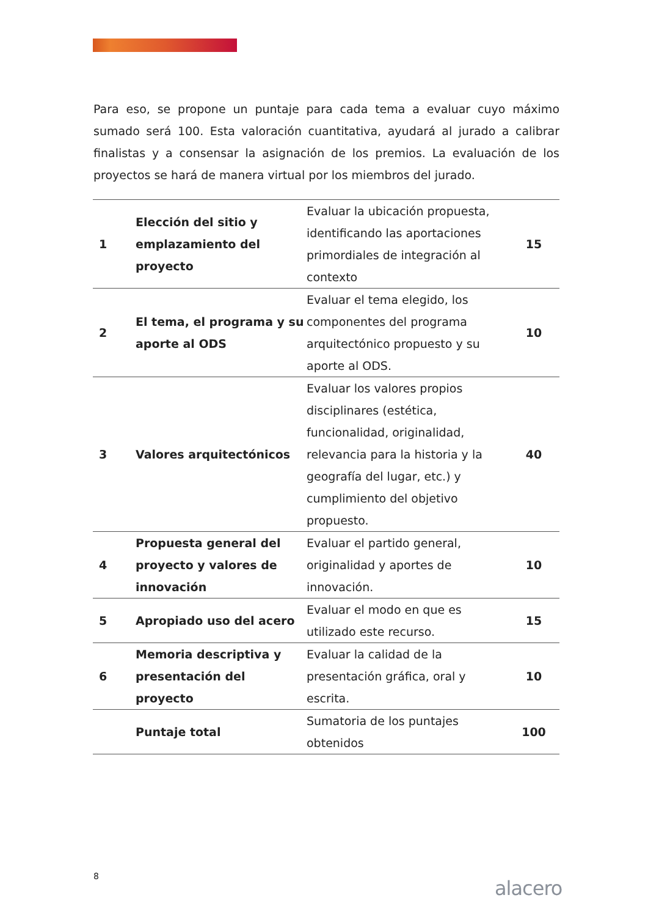Para eso, se propone un puntaje para cada tema a evaluar cuyo máximo sumado será 100. Esta valoración cuantitativa, ayudará al jurado a calibrar finalistas y a consensar la asignación de los premios. La evaluación de los proyectos se hará de manera virtual por los miembros del jurado.
| 1 | Elección del sitio y emplazamiento del proyecto | Evaluar la ubicación propuesta, identificando las aportaciones primordiales de integración al contexto | 15 |
| 2 | El tema, el programa y su aporte al ODS | Evaluar el tema elegido, los componentes del programa arquitectónico propuesto y su aporte al ODS. | 10 |
| 3 | Valores arquitectónicos | Evaluar los valores propios disciplinares (estética, funcionalidad, originalidad, relevancia para la historia y la geografía del lugar, etc.) y cumplimiento del objetivo propuesto. | 40 |
| 4 | Propuesta general del proyecto y valores de innovación | Evaluar el partido general, originalidad y aportes de innovación. | 10 |
| 5 | Apropiado uso del acero | Evaluar el modo en que es utilizado este recurso. | 15 |
| 6 | Memoria descriptiva y presentación del proyecto | Evaluar la calidad de la presentación gráfica, oral y escrita. | 10 |
| | Puntaje total | Sumatoria de los puntajes obtenidos | 100 |
8
alacero